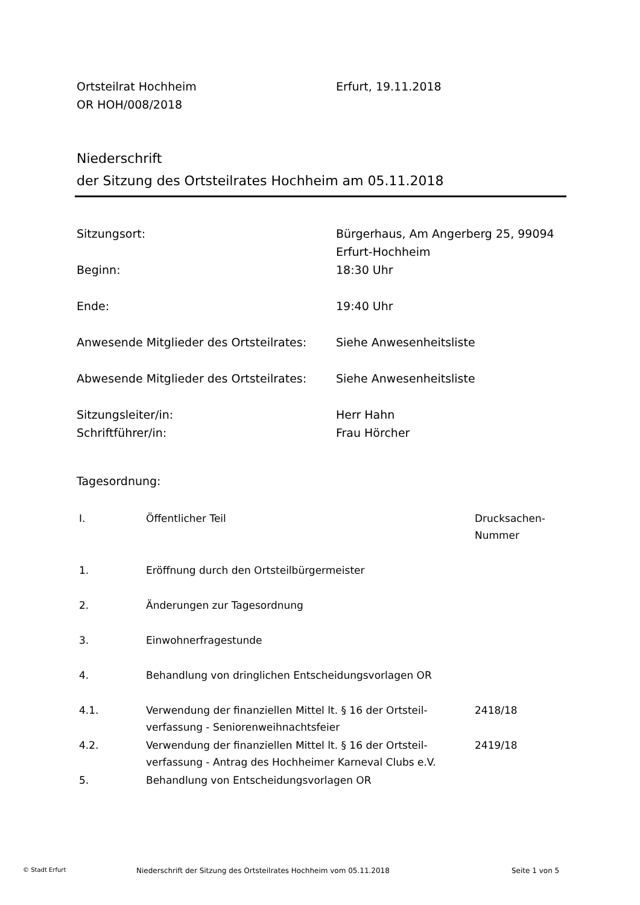Ortsteilrat Hochheim Erfurt, 19.11.2018
OR HOH/008/2018
Niederschrift
der Sitzung des Ortsteilrates Hochheim am 05.11.2018
Sitzungsort: Bürgerhaus, Am Angerberg 25, 99094
Erfurt-Hochheim
Beginn: 18:30 Uhr
Ende: 19:40 Uhr
Anwesende Mitglieder des Ortsteilrates:
Siehe Anwesenheitsliste
Abwesende Mitglieder des Ortsteilrates:
Siehe Anwesenheitsliste
Sitzungsleiter/in: Herr Hahn
Schriftführer/in: Frau Hörcher
Tagesordnung:
| I. | Öffentlicher Teil | Drucksachen- Nummer |
| --- | --- | --- |
| 1. | Eröffnung durch den Ortsteilbürgermeister | |
| 2. | Änderungen zur Tagesordnung | |
| 3. | Einwohnerfragestunde | |
| 4. | Behandlung von dringlichen Entscheidungsvorlagen OR | |
| 4.1. | Verwendung der finanziellen Mittel lt. § 16 der Ortsteil- verfassung - Seniorenweihnachtsfeier | 2418/18 |
| 4.2. | Verwendung der finanziellen Mittel lt. § 16 der Ortsteil- verfassung - Antrag des Hochheimer Karneval Clubs e.V. | 2419/18 |
| 5. | Behandlung von Entscheidungsvorlagen OR | |
© Stadt Erfurt
Niederschrift der Sitzung des Ortsteilrates Hochheim vom 05.11.2018 Seite 1 von 5